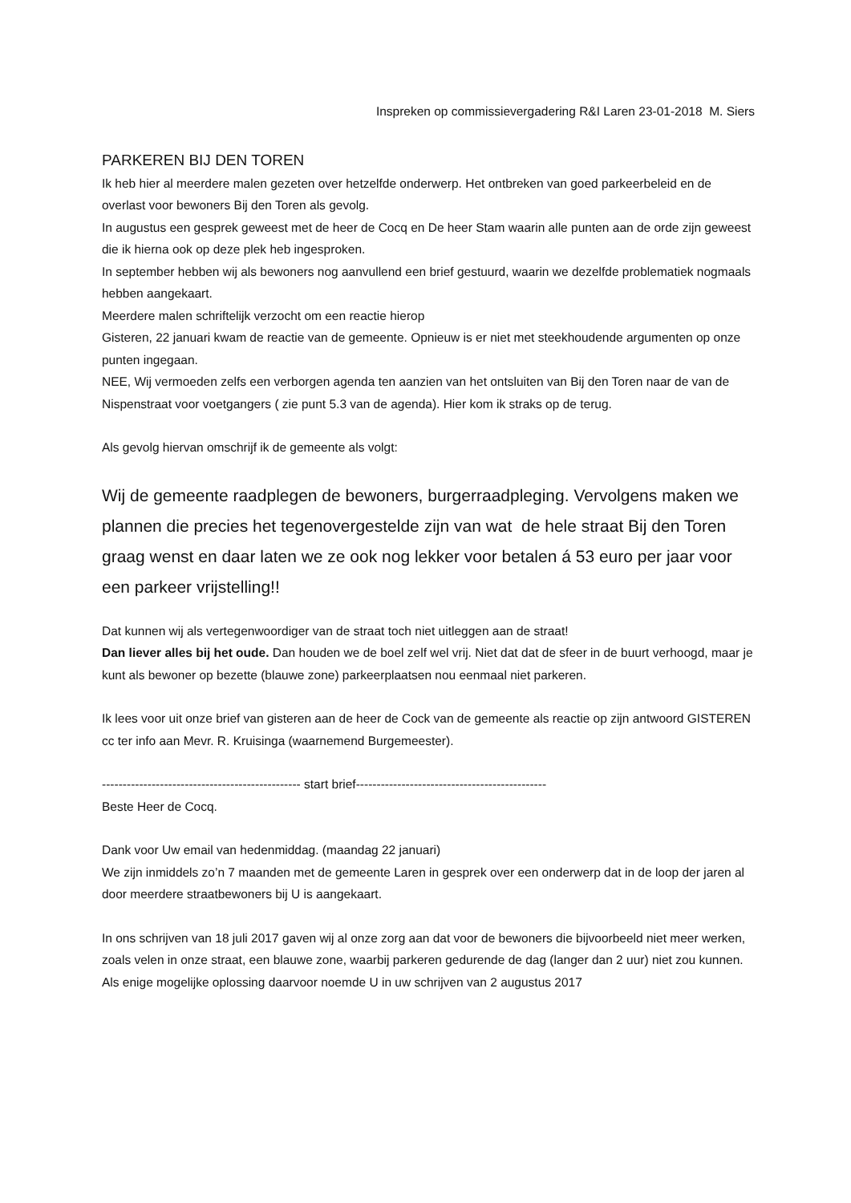Inspreken op commissievergadering R&I Laren 23-01-2018 M. Siers
PARKEREN BIJ DEN TOREN
Ik heb hier al meerdere malen gezeten over hetzelfde onderwerp. Het ontbreken van goed parkeerbeleid en de overlast voor bewoners Bij den Toren als gevolg.
In augustus een gesprek geweest met de heer de Cocq en De heer Stam waarin alle punten aan de orde zijn geweest die ik hierna ook op deze plek heb ingesproken.
In september hebben wij als bewoners nog aanvullend een brief gestuurd, waarin we dezelfde problematiek nogmaals hebben aangekaart.
Meerdere malen schriftelijk verzocht om een reactie hierop
Gisteren, 22 januari kwam de reactie van de gemeente. Opnieuw is er niet met steekhoudende argumenten op onze punten ingegaan.
NEE, Wij vermoeden zelfs een verborgen agenda ten aanzien van het ontsluiten van Bij den Toren naar de van de Nispenstraat voor voetgangers ( zie punt 5.3 van de agenda). Hier kom ik straks op de terug.
Als gevolg hiervan omschrijf ik de gemeente als volgt:
Wij de gemeente raadplegen de bewoners, burgerraadpleging. Vervolgens maken we plannen die precies het tegenovergestelde zijn van wat de hele straat Bij den Toren graag wenst en daar laten we ze ook nog lekker voor betalen á 53 euro per jaar voor een parkeer vrijstelling!!
Dat kunnen wij als vertegenwoordiger van de straat toch niet uitleggen aan de straat!
Dan liever alles bij het oude. Dan houden we de boel zelf wel vrij. Niet dat dat de sfeer in de buurt verhoogd, maar je kunt als bewoner op bezette (blauwe zone) parkeerplaatsen nou eenmaal niet parkeren.
Ik lees voor uit onze brief van gisteren aan de heer de Cock van de gemeente als reactie op zijn antwoord GISTEREN cc ter info aan Mevr. R. Kruisinga (waarnemend Burgemeester).
------------------------------------------------ start brief----------------------------------------------
Beste Heer de Cocq.
Dank voor Uw email van hedenmiddag. (maandag 22 januari)
We zijn inmiddels zo’n 7 maanden met de gemeente Laren in gesprek over een onderwerp dat in de loop der jaren al door meerdere straatbewoners bij U is aangekaart.
In ons schrijven van 18 juli 2017 gaven wij al onze zorg aan dat voor de bewoners die bijvoorbeeld niet meer werken, zoals velen in onze straat, een blauwe zone, waarbij parkeren gedurende de dag (langer dan 2 uur) niet zou kunnen.
Als enige mogelijke oplossing daarvoor noemde U in uw schrijven van 2 augustus 2017